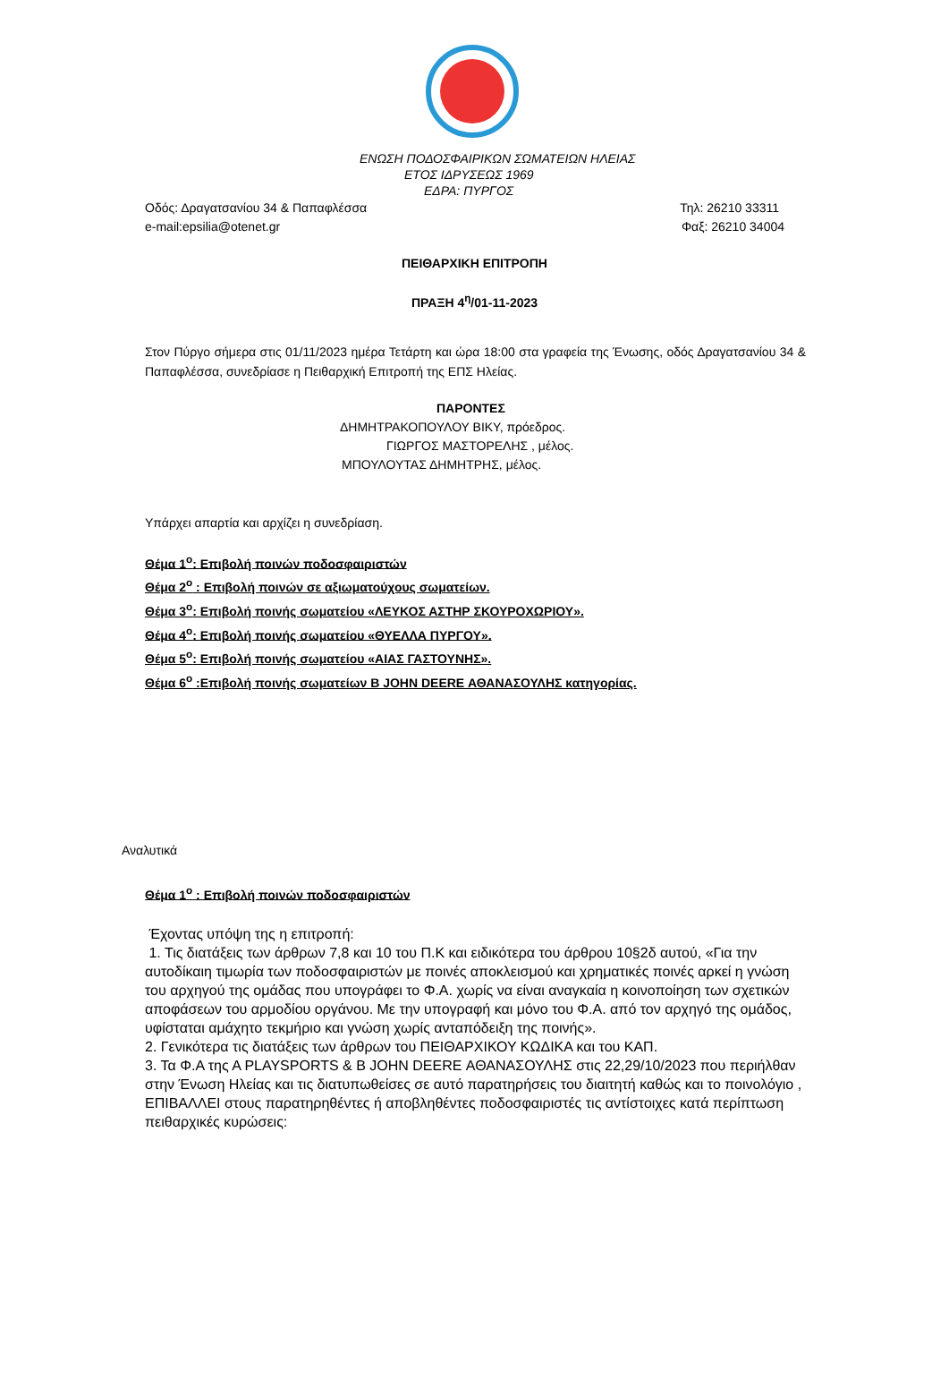ΕΝΩΣΗ ΠΟΔΟΣΦΑΙΡΙΚΩΝ ΣΩΜΑΤΕΙΩΝ ΗΛΕΙΑΣ
ΕΤΟΣ ΙΔΡΥΣΕΩΣ 1969
ΕΔΡΑ: ΠΥΡΓΟΣ
Οδός: Δραγατσανίου 34 & Παπαφλέσσα Τηλ: 26210 33311
e-mail:epsilia@otenet.gr Φαξ: 26210 34004
ΠΕΙΘΑΡΧΙΚΗ ΕΠΙΤΡΟΠΗ
ΠΡΑΞΗ 4<sup>η</sup>/01-11-2023
Στον Πύργο σήμερα στις 01/11/2023 ημέρα Τετάρτη και ώρα 18:00 στα γραφεία της Ένωσης, οδός Δραγατσανίου 34 & Παπαφλέσσα, συνεδρίασε η Πειθαρχική Επιτροπή της ΕΠΣ Ηλείας.
ΠΑΡΟΝΤΕΣ
ΔΗΜΗΤΡΑΚΟΠΟΥΛΟΥ ΒΙΚΥ, πρόεδρος.
ΓΙΩΡΓΟΣ ΜΑΣΤΟΡΕΛΗΣ , μέλος.
ΜΠΟΥΛΟΥΤΑΣ ΔΗΜΗΤΡΗΣ, μέλος.
Υπάρχει απαρτία και αρχίζει η συνεδρίαση.
Θέμα 1<sup>ο</sup>: Επιβολή ποινών ποδοσφαιριστών
Θέμα 2<sup>ο</sup> : Επιβολή ποινών σε αξιωματούχους σωματείων.
Θέμα 3<sup>ο</sup>: Επιβολή ποινής σωματείου «ΛΕΥΚΟΣ ΑΣΤΗΡ ΣΚΟΥΡΟΧΩΡΙΟΥ».
Θέμα 4<sup>ο</sup>: Επιβολή ποινής σωματείου «ΘΥΕΛΛΑ ΠΥΡΓΟΥ».
Θέμα 5<sup>ο</sup>: Επιβολή ποινής σωματείου «ΑΙΑΣ ΓΑΣΤΟΥΝΗΣ».
Θέμα 6<sup>ο</sup> :Επιβολή ποινής σωματείων Β JOHN DEERE ΑΘΑΝΑΣΟΥΛΗΣ κατηγορίας.
Αναλυτικά
Θέμα 1<sup>ο</sup> : Επιβολή ποινών ποδοσφαιριστών
Έχοντας υπόψη της η επιτροπή:
1. Τις διατάξεις των άρθρων 7,8 και 10 του Π.Κ και ειδικότερα του άρθρου 10§2δ αυτού, «Για την αυτοδίκαιη τιμωρία των ποδοσφαιριστών με ποινές αποκλεισμού και χρηματικές ποινές αρκεί η γνώση του αρχηγού της ομάδας που υπογράφει το Φ.Α. χωρίς να είναι αναγκαία η κοινοποίηση των σχετικών αποφάσεων του αρμοδίου οργάνου. Με την υπογραφή και μόνο του Φ.Α. από τον αρχηγό της ομάδος, υφίσταται αμάχητο τεκμήριο και γνώση χωρίς ανταπόδειξη της ποινής».
2. Γενικότερα τις διατάξεις των άρθρων του ΠΕΙΘΑΡΧΙΚΟΥ ΚΩΔΙΚΑ και του ΚΑΠ.
3. Τα Φ.Α της Α PLAYSPORTS & Β JOHN DEERE ΑΘΑΝΑΣΟΥΛΗΣ στις 22,29/10/2023 που περιήλθαν στην Ένωση Ηλείας και τις διατυπωθείσες σε αυτό παρατηρήσεις του διαιτητή καθώς και το ποινολόγιο , ΕΠΙΒΑΛΛΕΙ στους παρατηρηθέντες ή αποβληθέντες ποδοσφαιριστές τις αντίστοιχες κατά περίπτωση πειθαρχικές κυρώσεις: